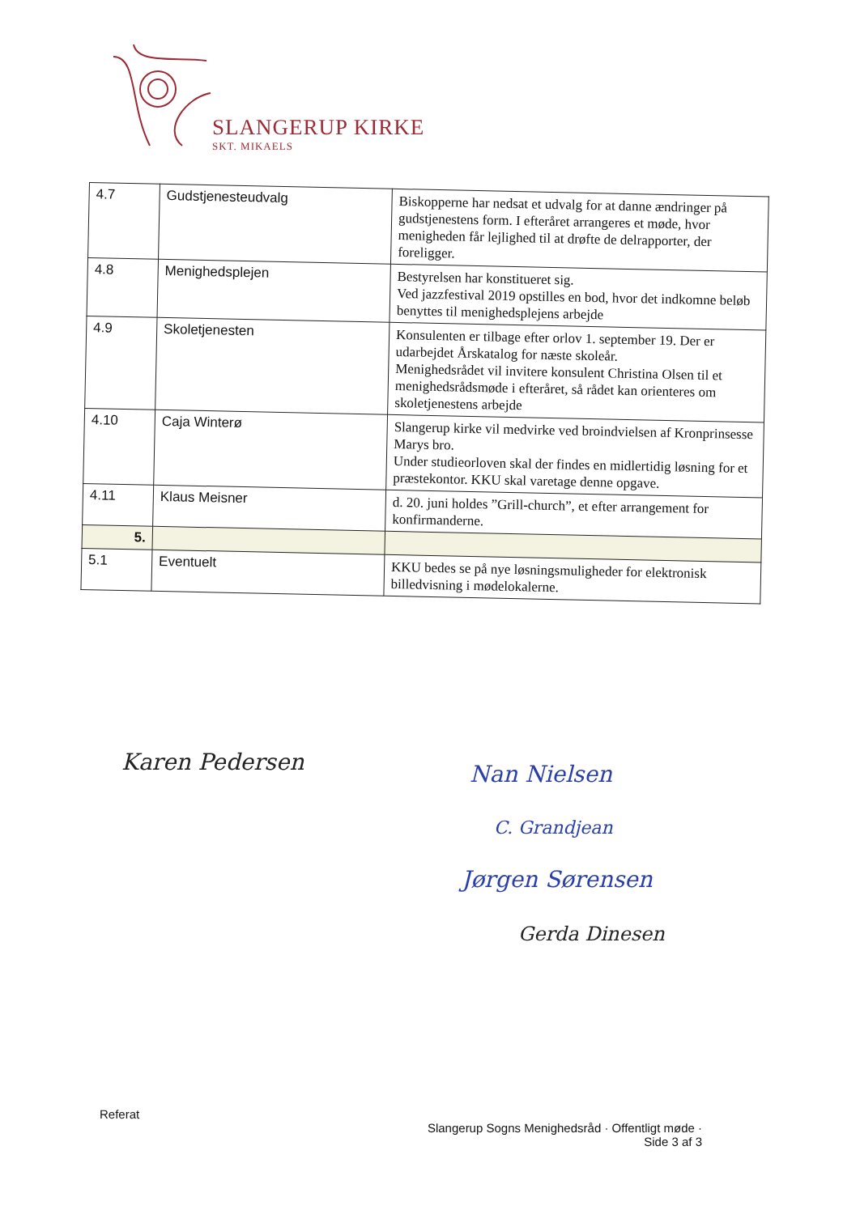SLANGERUP KIRKE
SKT. MIKAELS
| 4.7 | Gudstjenesteudvalg | Biskopperne har nedsat et udvalg for at danne ændringer på gudstjenestens form. I efteråret arrangeres et møde, hvor menigheden får lejlighed til at drøfte de delrapporter, der foreligger. |
| 4.8 | Menighedsplejen | Bestyrelsen har konstitueret sig. Ved jazzfestival 2019 opstilles en bod, hvor det indkomne beløb benyttes til menighedsplejens arbejde |
| 4.9 | Skoletjenesten | Konsulenten er tilbage efter orlov 1. september 19. Der er udarbejdet Årskatalog for næste skoleår. Menighedsrådet vil invitere konsulent Christina Olsen til et menighedsrådsmøde i efteråret, så rådet kan orienteres om skoletjenestens arbejde |
| 4.10 | Caja Winterø | Slangerup kirke vil medvirke ved broindvielsen af Kronprinsesse Marys bro. Under studieorloven skal der findes en midlertidig løsning for et præstekontor. KKU skal varetage denne opgave. |
| 4.11 | Klaus Meisner | d. 20. juni holdes ”Grill-church”, et efter arrangement for konfirmanderne. |
| 5. | | |
| 5.1 | Eventuelt | KKU bedes se på nye løsningsmuligheder for elektronisk billedvisning i mødelokalerne. |
Karen Pedersen Nan Nielsen
C. Grandjean
Jørgen Sørensen
Gerda Dinesen
Referat
Slangerup Sogns Menighedsråd · Offentligt møde ·
Side 3 af 3